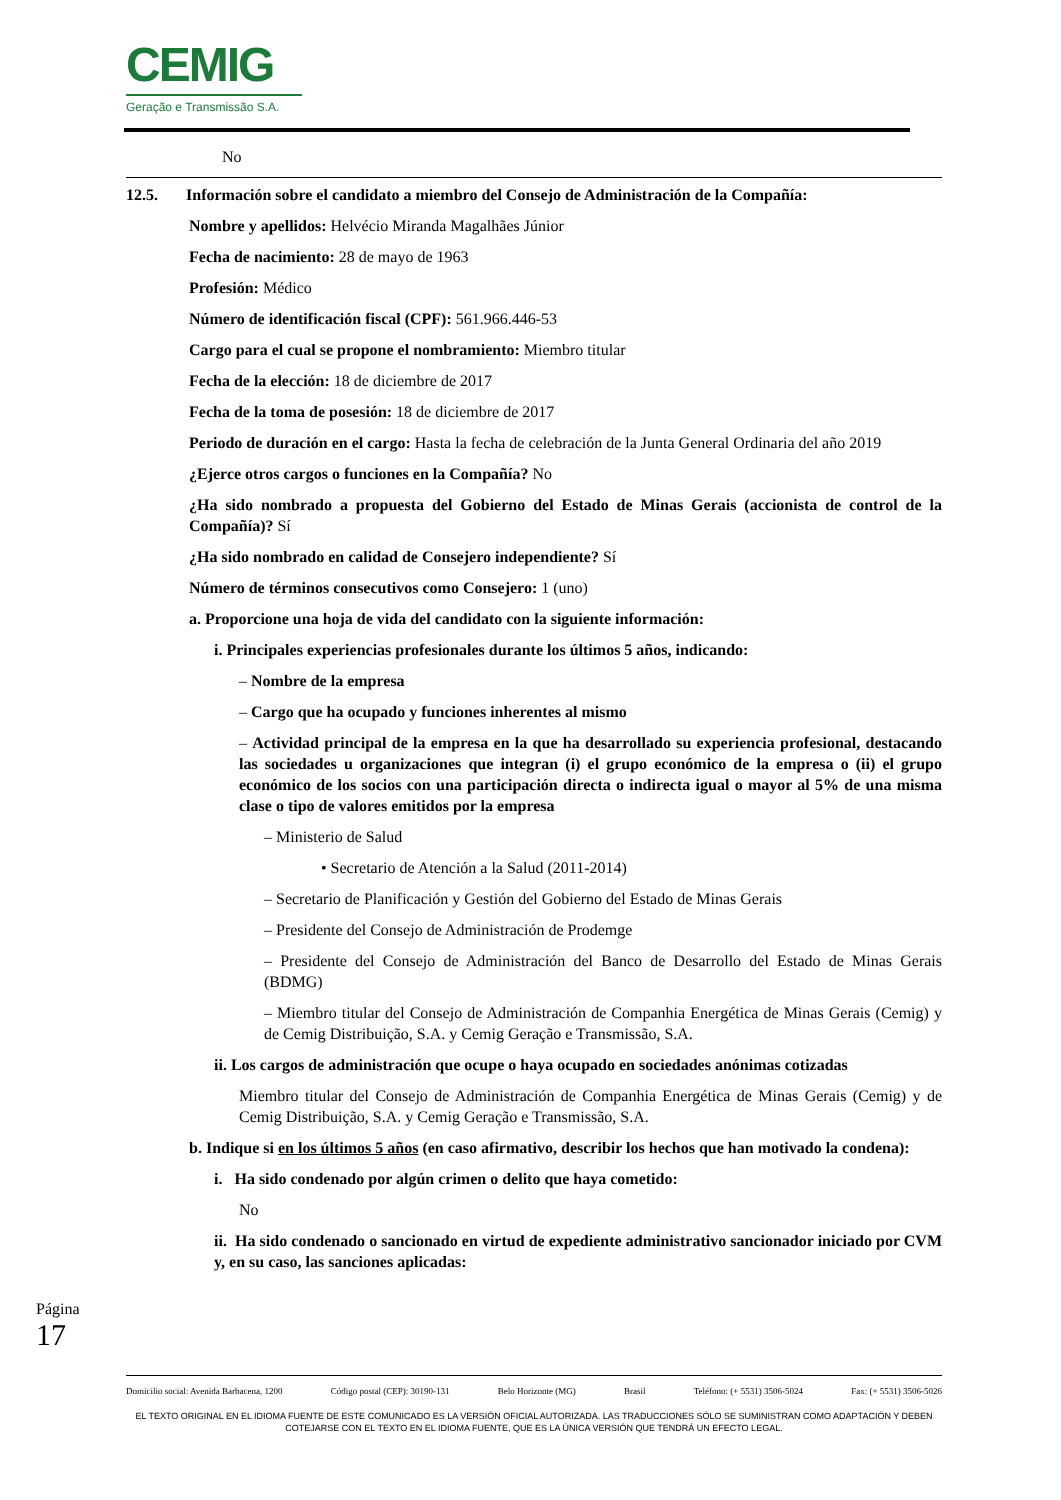CEMIG
Geração e Transmissão S.A.
No
12.5. Información sobre el candidato a miembro del Consejo de Administración de la Compañía:
Nombre y apellidos: Helvécio Miranda Magalhães Júnior
Fecha de nacimiento: 28 de mayo de 1963
Profesión: Médico
Número de identificación fiscal (CPF): 561.966.446-53
Cargo para el cual se propone el nombramiento: Miembro titular
Fecha de la elección: 18 de diciembre de 2017
Fecha de la toma de posesión: 18 de diciembre de 2017
Periodo de duración en el cargo: Hasta la fecha de celebración de la Junta General Ordinaria del año 2019
¿Ejerce otros cargos o funciones en la Compañía? No
¿Ha sido nombrado a propuesta del Gobierno del Estado de Minas Gerais (accionista de control de la Compañía)? Sí
¿Ha sido nombrado en calidad de Consejero independiente? Sí
Número de términos consecutivos como Consejero: 1 (uno)
a. Proporcione una hoja de vida del candidato con la siguiente información:
i. Principales experiencias profesionales durante los últimos 5 años, indicando:
– Nombre de la empresa
– Cargo que ha ocupado y funciones inherentes al mismo
– Actividad principal de la empresa en la que ha desarrollado su experiencia profesional, destacando las sociedades u organizaciones que integran (i) el grupo económico de la empresa o (ii) el grupo económico de los socios con una participación directa o indirecta igual o mayor al 5% de una misma clase o tipo de valores emitidos por la empresa
– Ministerio de Salud
• Secretario de Atención a la Salud (2011-2014)
– Secretario de Planificación y Gestión del Gobierno del Estado de Minas Gerais
– Presidente del Consejo de Administración de Prodemge
– Presidente del Consejo de Administración del Banco de Desarrollo del Estado de Minas Gerais (BDMG)
– Miembro titular del Consejo de Administración de Companhia Energética de Minas Gerais (Cemig) y de Cemig Distribuição, S.A. y Cemig Geração e Transmissão, S.A.
ii. Los cargos de administración que ocupe o haya ocupado en sociedades anónimas cotizadas
Miembro titular del Consejo de Administración de Companhia Energética de Minas Gerais (Cemig) y de Cemig Distribuição, S.A. y Cemig Geração e Transmissão, S.A.
b. Indique si en los últimos 5 años (en caso afirmativo, describir los hechos que han motivado la condena):
i. Ha sido condenado por algún crimen o delito que haya cometido:
No
ii. Ha sido condenado o sancionado en virtud de expediente administrativo sancionador iniciado por CVM y, en su caso, las sanciones aplicadas:
Página 17
Domicilio social: Avenida Barbacena, 1200 Código postal (CEP): 30190-131 Belo Horizonte (MG) Brasil Teléfono: (+ 5531) 3506-5024 Fax: (+ 5531) 3506-5026
EL TEXTO ORIGINAL EN EL IDIOMA FUENTE DE ESTE COMUNICADO ES LA VERSIÓN OFICIAL AUTORIZADA. LAS TRADUCCIONES SÓLO SE SUMINISTRAN COMO ADAPTACIÓN Y DEBEN COTEJARSE CON EL TEXTO EN EL IDIOMA FUENTE, QUE ES LA ÚNICA VERSIÓN QUE TENDRÁ UN EFECTO LEGAL.